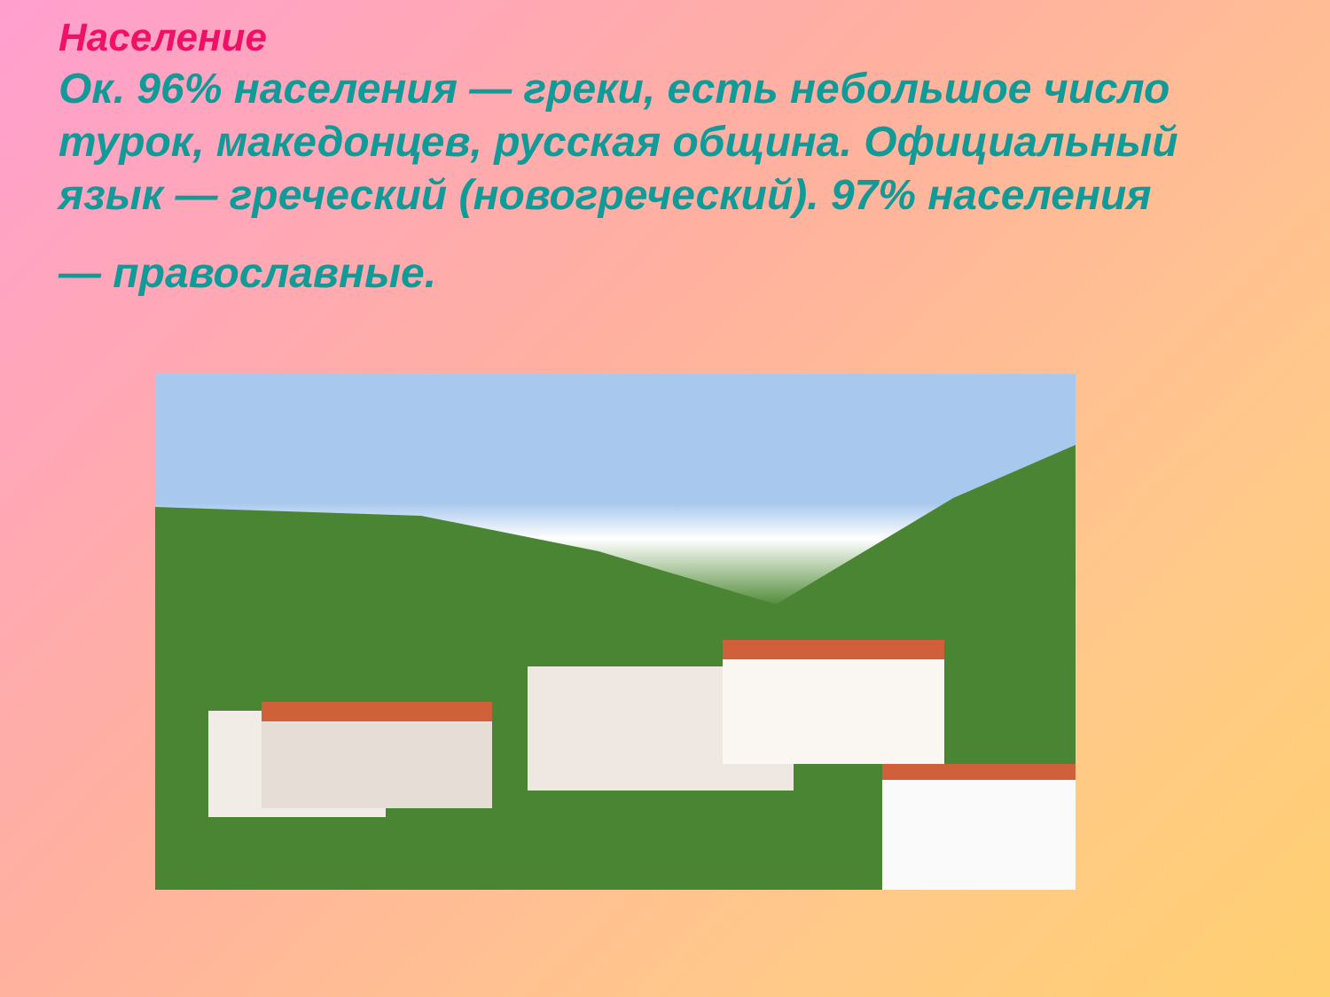Население
Ок. 96% населения — греки, есть небольшое число турок, македонцев, русская община. Официальный язык — греческий (новогреческий). 97% населения
— православные.